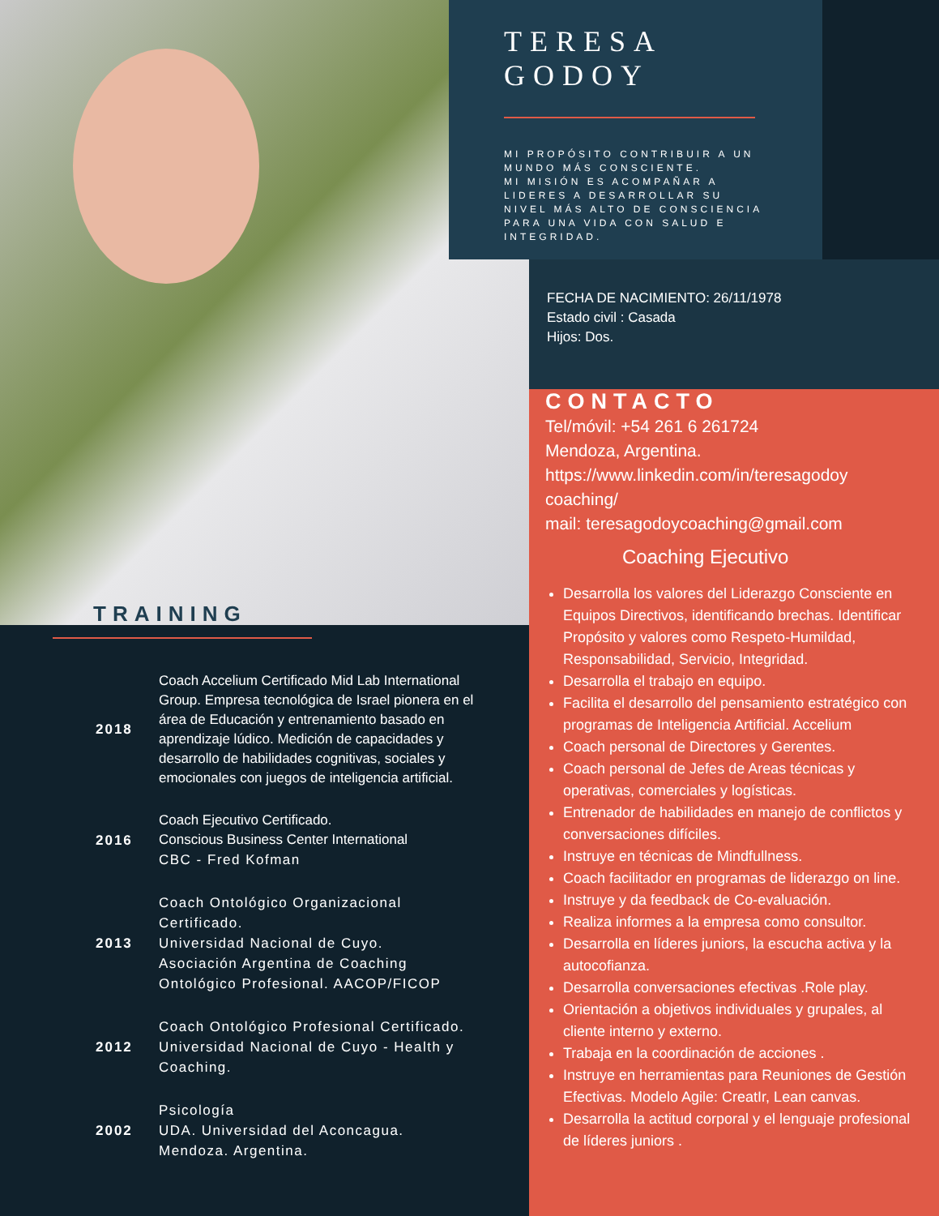TERESA
GODOY
MI PROPÓSITO CONTRIBUIR A UN MUNDO MÁS CONSCIENTE.
MI MISIÓN ES ACOMPAÑAR A LIDERES A DESARROLLAR SU NIVEL MÁS ALTO DE CONSCIENCIA PARA UNA VIDA CON SALUD E INTEGRIDAD.
FECHA DE NACIMIENTO: 26/11/1978
Estado civil : Casada
Hijos: Dos.
TRAINING
CONTACTO
Tel/móvil: +54 261 6 261724
Mendoza, Argentina.
https://www.linkedin.com/in/teresagodoy coaching/
mail: teresagodoycoaching@gmail.com
Coaching Ejecutivo
Desarrolla los valores del Liderazgo Consciente en Equipos Directivos, identificando brechas. Identificar Propósito y valores como Respeto-Humildad, Responsabilidad, Servicio, Integridad.
Desarrolla el trabajo en equipo.
Facilita el desarrollo del pensamiento estratégico con programas de Inteligencia Artificial. Accelium
Coach personal de Directores y Gerentes.
Coach personal de Jefes de Areas técnicas y operativas, comerciales y logísticas.
Entrenador de habilidades en manejo de conflictos y conversaciones difíciles.
Instruye en técnicas de Mindfullness.
Coach facilitador en programas de liderazgo on line.
Instruye y da feedback de Co-evaluación.
Realiza informes a la empresa como consultor.
Desarrolla en líderes juniors, la escucha activa y la autocofianza.
Desarrolla conversaciones efectivas .Role play.
Orientación a objetivos individuales y grupales, al cliente interno y externo.
Trabaja en la coordinación de acciones .
Instruye en herramientas para Reuniones de Gestión Efectivas. Modelo Agile: CreatIr, Lean canvas.
Desarrolla la actitud corporal y el lenguaje profesional de líderes juniors .
2018
Coach Accelium Certificado Mid Lab International Group. Empresa tecnológica de Israel pionera en el área de Educación y entrenamiento basado en aprendizaje lúdico. Medición de capacidades y desarrollo de habilidades cognitivas, sociales y emocionales con juegos de inteligencia artificial.
2016
Coach Ejecutivo Certificado.
Conscious Business Center International
CBC - Fred Kofman
2013
Coach Ontológico Organizacional Certificado.
Universidad Nacional de Cuyo.
Asociación Argentina de Coaching Ontológico Profesional. AACOP/FICOP
2012
Coach Ontológico Profesional Certificado.
Universidad Nacional de Cuyo - Health y Coaching.
2002
Psicología
UDA. Universidad del Aconcagua.
Mendoza. Argentina.